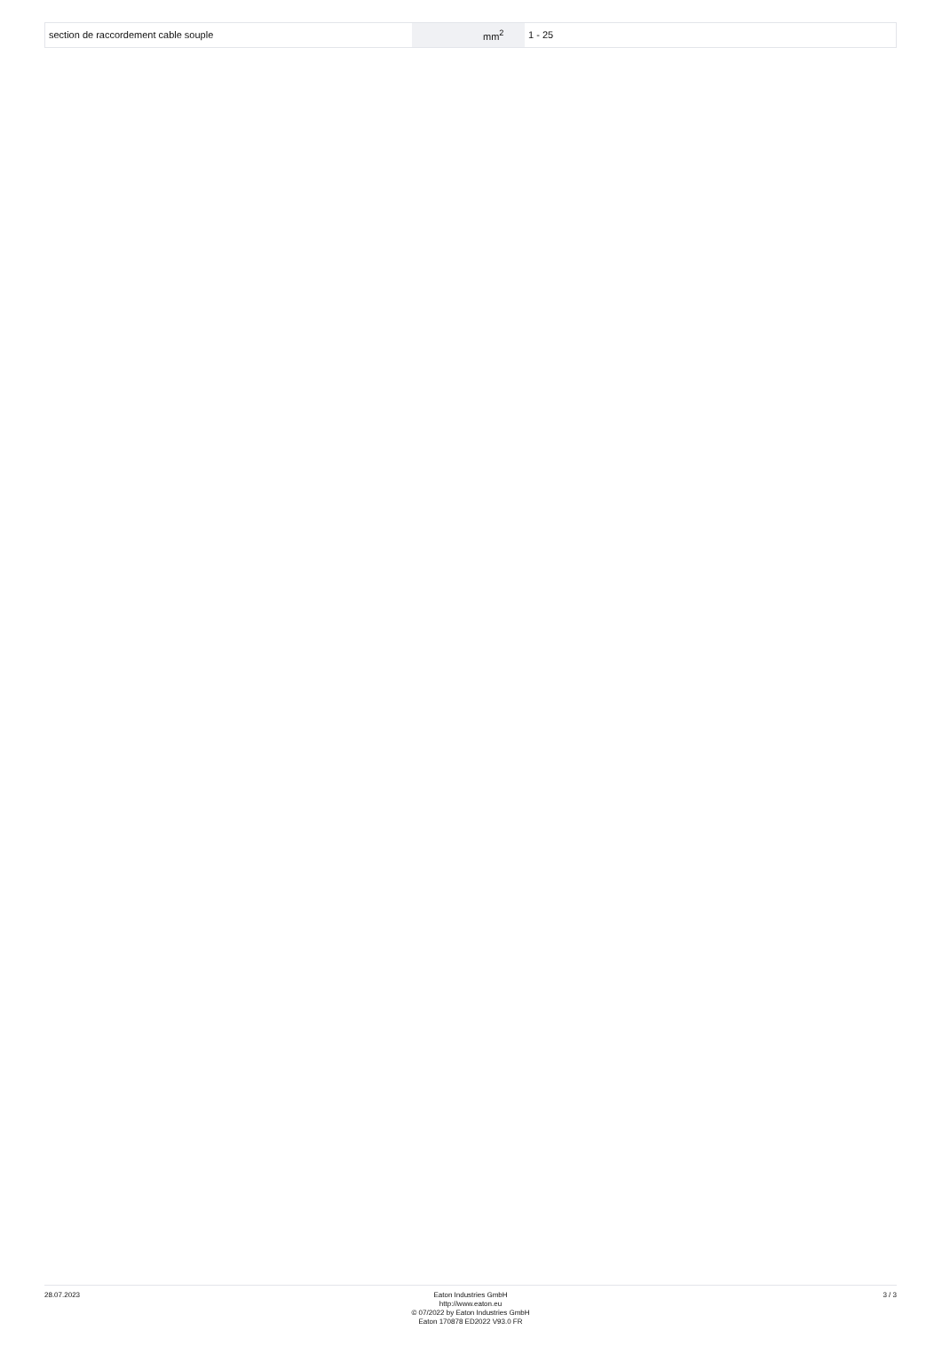| section de raccordement cable souple | | mm<sup>2</sup> | 1 - 25 |
28.07.2023 Eaton Industries GmbH
http://www.eaton.eu
© 07/2022 by Eaton Industries GmbH
Eaton 170878 ED2022 V93.0 FR
3 / 3